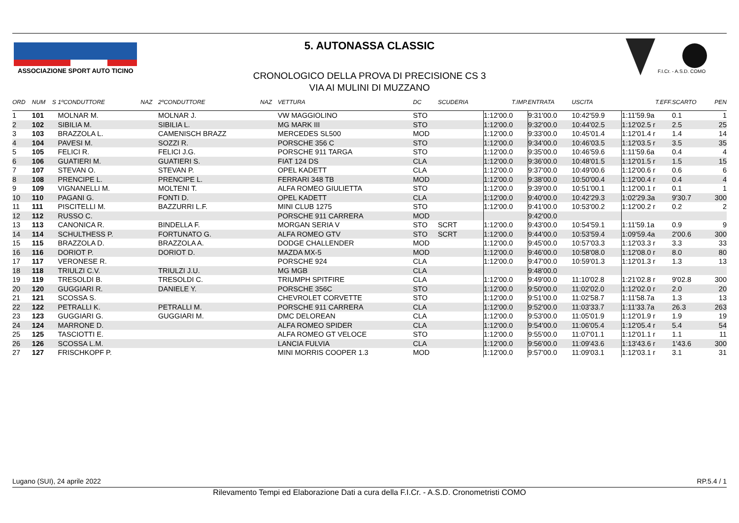ASSOCIAZIONE SPORT AUTO TICINO
F.I.Cr. - A.S.D. COMO
5. AUTONASSA CLASSIC
CRONOLOGICO DELLA PROVA DI PRECISIONE CS 3
VIA AI MULINI DI MUZZANO
| ORD | NUM | S | 1ºCONDUTTORE | NAZ | 2ºCONDUTTORE | NAZ | VETTURA | DC | SCUDERIA | T.IMP. | ENTRATA | USCITA | T.EFF. | SCARTO | PEN |
| --- | --- | --- | --- | --- | --- | --- | --- | --- | --- | --- | --- | --- | --- | --- | --- |
| 1 | 101 | | MOLNAR M. | | MOLNAR J. | | VW MAGGIOLINO | STO | | 1:12'00.0 | 9:31'00.0 | 10:42'59.9 | 1:11'59.9a | 0.1 | 1 |
| 2 | 102 | | SIBILIA M. | | SIBILIA L. | | MG MARK III | STO | | 1:12'00.0 | 9:32'00.0 | 10:44'02.5 | 1:12'02.5 r | 2.5 | 25 |
| 3 | 103 | | BRAZZOLA L. | | CAMENISCH BRAZZ | | MERCEDES SL500 | MOD | | 1:12'00.0 | 9:33'00.0 | 10:45'01.4 | 1:12'01.4 r | 1.4 | 14 |
| 4 | 104 | | PAVESI M. | | SOZZI R. | | PORSCHE 356 C | STO | | 1:12'00.0 | 9:34'00.0 | 10:46'03.5 | 1:12'03.5 r | 3.5 | 35 |
| 5 | 105 | | FELICI R. | | FELICI J.G. | | PORSCHE 911 TARGA | STO | | 1:12'00.0 | 9:35'00.0 | 10:46'59.6 | 1:11'59.6a | 0.4 | 4 |
| 6 | 106 | | GUATIERI M. | | GUATIERI S. | | FIAT 124 DS | CLA | | 1:12'00.0 | 9:36'00.0 | 10:48'01.5 | 1:12'01.5 r | 1.5 | 15 |
| 7 | 107 | | STEVAN O. | | STEVAN P. | | OPEL KADETT | CLA | | 1:12'00.0 | 9:37'00.0 | 10:49'00.6 | 1:12'00.6 r | 0.6 | 6 |
| 8 | 108 | | PRENCIPE L. | | PRENCIPE L. | | FERRARI 348 TB | MOD | | 1:12'00.0 | 9:38'00.0 | 10:50'00.4 | 1:12'00.4 r | 0.4 | 4 |
| 9 | 109 | | VIGNANELLI M. | | MOLTENI T. | | ALFA ROMEO GIULIETTA | STO | | 1:12'00.0 | 9:39'00.0 | 10:51'00.1 | 1:12'00.1 r | 0.1 | 1 |
| 10 | 110 | | PAGANI G. | | FONTI D. | | OPEL KADETT | CLA | | 1:12'00.0 | 9:40'00.0 | 10:42'29.3 | 1:02'29.3a | 9'30.7 | 300 |
| 11 | 111 | | PISCITELLI M. | | BAZZURRI L.F. | | MINI CLUB 1275 | STO | | 1:12'00.0 | 9:41'00.0 | 10:53'00.2 | 1:12'00.2 r | 0.2 | 2 |
| 12 | 112 | | RUSSO C. | | | | PORSCHE 911 CARRERA | MOD | | | 9:42'00.0 | | | | |
| 13 | 113 | | CANONICA R. | | BINDELLA F. | | MORGAN SERIA V | STO | SCRT | 1:12'00.0 | 9:43'00.0 | 10:54'59.1 | 1:11'59.1a | 0.9 | 9 |
| 14 | 114 | | SCHULTHESS P. | | FORTUNATO G. | | ALFA ROMEO GTV | STO | SCRT | 1:12'00.0 | 9:44'00.0 | 10:53'59.4 | 1:09'59.4a | 2'00.6 | 300 |
| 15 | 115 | | BRAZZOLA D. | | BRAZZOLA A. | | DODGE CHALLENDER | MOD | | 1:12'00.0 | 9:45'00.0 | 10:57'03.3 | 1:12'03.3 r | 3.3 | 33 |
| 16 | 116 | | DORIOT P. | | DORIOT D. | | MAZDA MX-5 | MOD | | 1:12'00.0 | 9:46'00.0 | 10:58'08.0 | 1:12'08.0 r | 8.0 | 80 |
| 17 | 117 | | VERONESE R. | | | | PORSCHE 924 | CLA | | 1:12'00.0 | 9:47'00.0 | 10:59'01.3 | 1:12'01.3 r | 1.3 | 13 |
| 18 | 118 | | TRIULZI C.V. | | TRIULZI J.U. | | MG MGB | CLA | | | 9:48'00.0 | | | | |
| 19 | 119 | | TRESOLDI B. | | TRESOLDI C. | | TRIUMPH SPITFIRE | CLA | | 1:12'00.0 | 9:49'00.0 | 11:10'02.8 | 1:21'02.8 r | 9'02.8 | 300 |
| 20 | 120 | | GUGGIARI R. | | DANIELE Y. | | PORSCHE 356C | STO | | 1:12'00.0 | 9:50'00.0 | 11:02'02.0 | 1:12'02.0 r | 2.0 | 20 |
| 21 | 121 | | SCOSSA S. | | | | CHEVROLET CORVETTE | STO | | 1:12'00.0 | 9:51'00.0 | 11:02'58.7 | 1:11'58.7a | 1.3 | 13 |
| 22 | 122 | | PETRALLI K. | | PETRALLI M. | | PORSCHE 911 CARRERA | CLA | | 1:12'00.0 | 9:52'00.0 | 11:03'33.7 | 1:11'33.7a | 26.3 | 263 |
| 23 | 123 | | GUGGIARI G. | | GUGGIARI M. | | DMC DELOREAN | CLA | | 1:12'00.0 | 9:53'00.0 | 11:05'01.9 | 1:12'01.9 r | 1.9 | 19 |
| 24 | 124 | | MARRONE D. | | | | ALFA ROMEO SPIDER | CLA | | 1:12'00.0 | 9:54'00.0 | 11:06'05.4 | 1:12'05.4 r | 5.4 | 54 |
| 25 | 125 | | TASCIOTTI E. | | | | ALFA ROMEO GT VELOCE | STO | | 1:12'00.0 | 9:55'00.0 | 11:07'01.1 | 1:12'01.1 r | 1.1 | 11 |
| 26 | 126 | | SCOSSA L.M. | | | | LANCIA FULVIA | CLA | | 1:12'00.0 | 9:56'00.0 | 11:09'43.6 | 1:13'43.6 r | 1'43.6 | 300 |
| 27 | 127 | | FRISCHKOPF P. | | | | MINI MORRIS COOPER 1.3 | MOD | | 1:12'00.0 | 9:57'00.0 | 11:09'03.1 | 1:12'03.1 r | 3.1 | 31 |
Lugano (SUI), 24 aprile 2022 RP.5.4 / 1
Rilevamento Tempi ed Elaborazione Dati a cura della F.I.Cr. - A.S.D. Cronometristi COMO